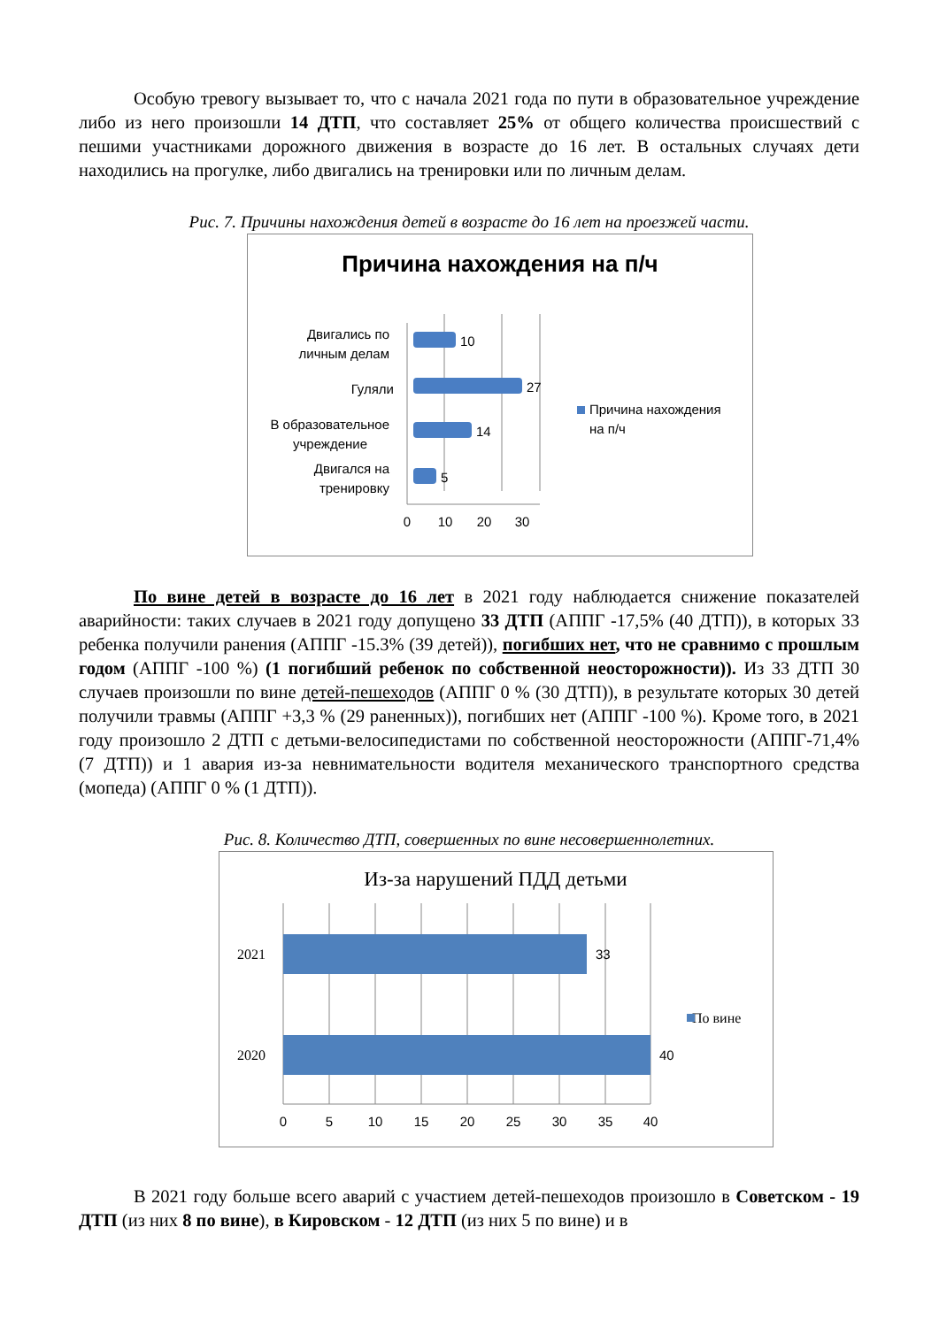Особую тревогу вызывает то, что с начала 2021 года по пути в образовательное учреждение либо из него произошли 14 ДТП, что составляет 25% от общего количества происшествий с пешими участниками дорожного движения в возрасте до 16 лет. В остальных случаях дети находились на прогулке, либо двигались на тренировки или по личным делам.
Рис. 7. Причины нахождения детей в возрасте до 16 лет на проезжей части.
Причина нахождения на п/ч
10
27
14
5
Двигались по
личным делам
Гуляли
В образовательное
учреждение
Двигался на
тренировку
0
10
20
30
Причина нахождения
на п/ч
По вине детей в возрасте до 16 лет в 2021 году наблюдается снижение показателей аварийности: таких случаев в 2021 году допущено 33 ДТП (АППГ -17,5% (40 ДТП)), в которых 33 ребенка получили ранения (АППГ -15.3% (39 детей)), погибших нет, что не сравнимо с прошлым годом (АППГ -100 %) (1 погибший ребенок по собственной неосторожности)). Из 33 ДТП 30 случаев произошли по вине детей-пешеходов (АППГ 0 % (30 ДТП)), в результате которых 30 детей получили травмы (АППГ +3,3 % (29 раненных)), погибших нет (АППГ -100 %). Кроме того, в 2021 году произошло 2 ДТП с детьми-велосипедистами по собственной неосторожности (АППГ-71,4% (7 ДТП)) и 1 авария из-за невнимательности водителя механического транспортного средства (мопеда) (АППГ 0 % (1 ДТП)).
Рис. 8. Количество ДТП, совершенных по вине несовершеннолетних.
Из-за нарушений ПДД детьми
2021
2020
По вине
33
40
0
5
10
15
20
25
30
35
40
В 2021 году больше всего аварий с участием детей-пешеходов произошло в Советском - 19 ДТП (из них 8 по вине), в Кировском - 12 ДТП (из них 5 по вине) и в